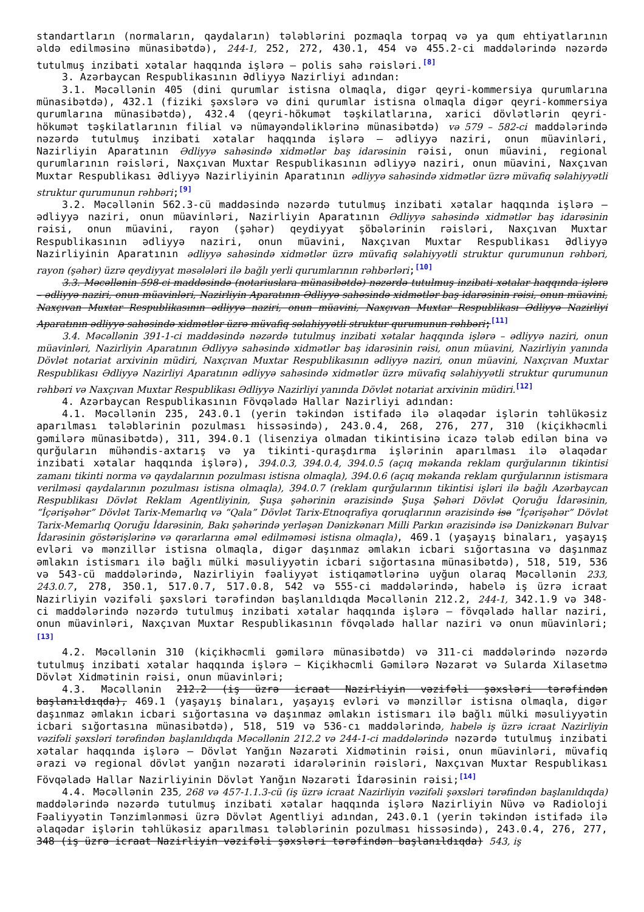standartların (normaların, qaydaların) tələblərini pozmaqla torpaq və ya qum ehtiyatlarının əldə edilməsinə münasibətdə), 244-1, 252, 272, 430.1, 454 və 455.2-ci maddələrində nəzərdə tutulmuş inzibati xətalar haqqında işlərə — polis sahə rəisləri.<sup>[8]</sup>
3. Azərbaycan Respublikasının Ədliyyə Nazirliyi adından:
3.1. Məcəllənin 405 (dini qurumlar istisna olmaqla, digər qeyri-kommersiya qurumlarına münasibətdə), 432.1 (fiziki şəxslərə və dini qurumlar istisna olmaqla digər qeyri-kommersiya qurumlarına münasibətdə), 432.4 (qeyri-hökumət təşkilatlarına, xarici dövlətlərin qeyri-hökumət təşkilatlarının filial və nümayəndəliklərinə münasibətdə) və 579 – 582-ci maddələrində nəzərdə tutulmuş inzibati xətalar haqqında işlərə — ədliyyə naziri, onun müavinləri, Nazirliyin Aparatının Ədliyyə sahəsində xidmətlər baş idarəsinin rəisi, onun müavini, regional qurumlarının rəisləri, Naxçıvan Muxtar Respublikasının ədliyyə naziri, onun müavini, Naxçıvan Muxtar Respublikası Ədliyyə Nazirliyinin Aparatının ədliyyə sahəsində xidmətlər üzrə müvafiq səlahiyyətli struktur qurumunun rəhbəri;<sup>[9]</sup>
3.2. Məcəllənin 562.3-cü maddəsində nəzərdə tutulmuş inzibati xətalar haqqında işlərə — ədliyyə naziri, onun müavinləri, Nazirliyin Aparatının Ədliyyə sahəsində xidmətlər baş idarəsinin rəisi, onun müavini, rayon (şəhər) qeydiyyat şöbələrinin rəisləri, Naxçıvan Muxtar Respublikasının ədliyyə naziri, onun müavini, Naxçıvan Muxtar Respublikası Ədliyyə Nazirliyinin Aparatının ədliyyə sahəsində xidmətlər üzrə müvafiq səlahiyyətli struktur qurumunun rəhbəri, rayon (şəhər) üzrə qeydiyyat məsələləri ilə bağlı yerli qurumlarının rəhbərləri;<sup>[10]</sup>
3.3. Məcəllənin 598-ci maddəsində (notariuslara münasibətdə) nəzərdə tutulmuş inzibati xətalar haqqında işlərə – ədliyyə naziri, onun müavinləri, Nazirliyin Aparatının Ədliyyə sahəsində xidmətlər baş idarəsinin rəisi, onun müavini, Naxçıvan Muxtar Respublikasının ədliyyə naziri, onun müavini, Naxçıvan Muxtar Respublikası Ədliyyə Nazirliyi Aparatının ədliyyə sahəsində xidmətlər üzrə müvafiq səlahiyyətli struktur qurumunun rəhbəri;<sup>[11]</sup>
3.4. Məcəllənin 391-1-ci maddəsində nəzərdə tutulmuş inzibati xətalar haqqında işlərə – ədliyyə naziri, onun müavinləri, Nazirliyin Aparatının Ədliyyə sahəsində xidmətlər baş idarəsinin rəisi, onun müavini, Nazirliyin yanında Dövlət notariat arxivinin müdiri, Naxçıvan Muxtar Respublikasının ədliyyə naziri, onun müavini, Naxçıvan Muxtar Respublikası Ədliyyə Nazirliyi Aparatının ədliyyə sahəsində xidmətlər üzrə müvafiq səlahiyyətli struktur qurumunun rəhbəri və Naxçıvan Muxtar Respublikası Ədliyyə Nazirliyi yanında Dövlət notariat arxivinin müdiri.<sup>[12]</sup>
4. Azərbaycan Respublikasının Fövqəladə Hallar Nazirliyi adından:
4.1. Məcəllənin 235, 243.0.1 (yerin təkindən istifadə ilə əlaqədar işlərin təhlükəsiz aparılması tələblərinin pozulması hissəsində), 243.0.4, 268, 276, 277, 310 (kiçikhəcmli gəmilərə münasibətdə), 311, 394.0.1 (lisenziya olmadan tikintisinə icazə tələb edilən bina və qurğuların mühəndis-axtarış və ya tikinti-quraşdırma işlərinin aparılması ilə əlaqədar inzibati xətalar haqqında işlərə), 394.0.3, 394.0.4, 394.0.5 (açıq məkanda reklam qurğularının tikintisi zamanı tikinti norma və qaydalarının pozulması istisna olmaqla), 394.0.6 (açıq məkanda reklam qurğularının istismara verilməsi qaydalarının pozulması istisna olmaqla), 394.0.7 (reklam qurğularının tikintisi işləri ilə bağlı Azərbaycan Respublikası Dövlət Reklam Agentliyinin, Şuşa şəhərinin ərazisində Şuşa Şəhəri Dövlət Qoruğu İdarəsinin, “İçərişəhər” Dövlət Tarix-Memarlıq və “Qala” Dövlət Tarix-Etnoqrafiya qoruqlarının ərazisində isə “İçərişəhər” Dövlət Tarix-Memarlıq Qoruğu İdarəsinin, Bakı şəhərində yerləşən Dənizkənarı Milli Parkın ərazisində isə Dənizkənarı Bulvar İdarəsinin göstərişlərinə və qərarlarına əməl edilməməsi istisna olmaqla), 469.1 (yaşayış binaları, yaşayış evləri və mənzillər istisna olmaqla, digər daşınmaz əmlakın icbari sığortasına və daşınmaz əmlakın istismarı ilə bağlı mülki məsuliyyətin icbari sığortasına münasibətdə), 518, 519, 536 və 543-cü maddələrində, Nazirliyin fəaliyyət istiqamətlərinə uyğun olaraq Məcəllənin 233, 243.0.7, 278, 350.1, 517.0.7, 517.0.8, 542 və 555-ci maddələrində, habelə iş üzrə icraat Nazirliyin vəzifəli şəxsləri tərəfindən başlanıldıqda Məcəllənin 212.2, 244-1, 342.1.9 və 348-ci maddələrində nəzərdə tutulmuş inzibati xətalar haqqında işlərə — fövqəladə hallar naziri, onun müavinləri, Naxçıvan Muxtar Respublikasının fövqəladə hallar naziri və onun müavinləri;<sup>[13]</sup>
4.2. Məcəllənin 310 (kiçikhəcmli gəmilərə münasibətdə) və 311-ci maddələrində nəzərdə tutulmuş inzibati xətalar haqqında işlərə — Kiçikhəcmli Gəmilərə Nəzarət və Sularda Xilasetmə Dövlət Xidmətinin rəisi, onun müavinləri;
4.3. Məcəllənin 212.2 (iş üzrə icraat Nazirliyin vəzifəli şəxsləri tərəfindən başlanıldıqda), 469.1 (yaşayış binaları, yaşayış evləri və mənzillər istisna olmaqla, digər daşınmaz əmlakın icbari sığortasına və daşınmaz əmlakın istismarı ilə bağlı mülki məsuliyyətin icbari sığortasına münasibətdə), 518, 519 və 536-cı maddələrində, habelə iş üzrə icraat Nazirliyin vəzifəli şəxsləri tərəfindən başlanıldıqda Məcəllənin 212.2 və 244-1-ci maddələrində nəzərdə tutulmuş inzibati xətalar haqqında işlərə — Dövlət Yanğın Nəzarəti Xidmətinin rəisi, onun müavinləri, müvafiq ərazi və regional dövlət yanğın nəzarəti idarələrinin rəisləri, Naxçıvan Muxtar Respublikası Fövqəladə Hallar Nazirliyinin Dövlət Yanğın Nəzarəti İdarəsinin rəisi;<sup>[14]</sup>
4.4. Məcəllənin 235, 268 və 457-1.1.3-cü (iş üzrə icraat Nazirliyin vəzifəli şəxsləri tərəfindən başlanıldıqda) maddələrində nəzərdə tutulmuş inzibati xətalar haqqında işlərə Nazirliyin Nüvə və Radioloji Fəaliyyətin Tənzimlənməsi üzrə Dövlət Agentliyi adından, 243.0.1 (yerin təkindən istifadə ilə əlaqədar işlərin təhlükəsiz aparılması tələblərinin pozulması hissəsində), 243.0.4, 276, 277, 348 (iş üzrə icraat Nazirliyin vəzifəli şəxsləri tərəfindən başlanıldıqda) 543, iş